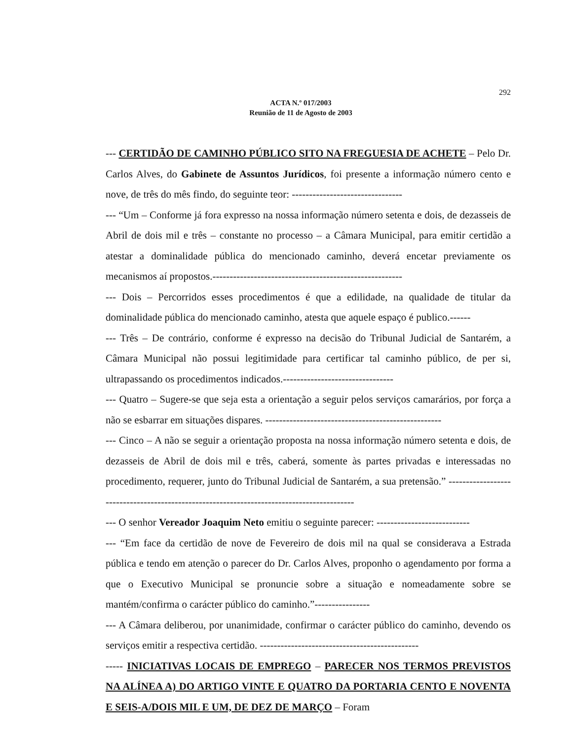292
ACTA N.º 017/2003
Reunião de 11 de Agosto de 2003
--- CERTIDÃO DE CAMINHO PÚBLICO SITO NA FREGUESIA DE ACHETE – Pelo Dr. Carlos Alves, do Gabinete de Assuntos Jurídicos, foi presente a informação número cento e nove, de três do mês findo, do seguinte teor: --------------------------------
--- “Um – Conforme já fora expresso na nossa informação número setenta e dois, de dezasseis de Abril de dois mil e três – constante no processo – a Câmara Municipal, para emitir certidão a atestar a dominalidade pública do mencionado caminho, deverá encetar previamente os mecanismos aí propostos.-------------------------------------------------------
--- Dois – Percorridos esses procedimentos é que a edilidade, na qualidade de titular da dominalidade pública do mencionado caminho, atesta que aquele espaço é publico.------
--- Três – De contrário, conforme é expresso na decisão do Tribunal Judicial de Santarém, a Câmara Municipal não possui legitimidade para certificar tal caminho público, de per si, ultrapassando os procedimentos indicados.--------------------------------
--- Quatro – Sugere-se que seja esta a orientação a seguir pelos serviços camarários, por força a não se esbarrar em situações dispares. ---------------------------------------------------
--- Cinco – A não se seguir a orientação proposta na nossa informação número setenta e dois, de dezasseis de Abril de dois mil e três, caberá, somente às partes privadas e interessadas no procedimento, requerer, junto do Tribunal Judicial de Santarém, a sua pretensão.” ------------------------------------------------------------------------------------------
--- O senhor Vereador Joaquim Neto emitiu o seguinte parecer: ---------------------------
--- “Em face da certidão de nove de Fevereiro de dois mil na qual se considerava a Estrada pública e tendo em atenção o parecer do Dr. Carlos Alves, proponho o agendamento por forma a que o Executivo Municipal se pronuncie sobre a situação e nomeadamente sobre se mantém/confirma o carácter público do caminho.”----------------
--- A Câmara deliberou, por unanimidade, confirmar o carácter público do caminho, devendo os serviços emitir a respectiva certidão. ----------------------------------------------
----- INICIATIVAS LOCAIS DE EMPREGO – PARECER NOS TERMOS PREVISTOS NA ALÍNEA A) DO ARTIGO VINTE E QUATRO DA PORTARIA CENTO E NOVENTA E SEIS-A/DOIS MIL E UM, DE DEZ DE MARÇO – Foram